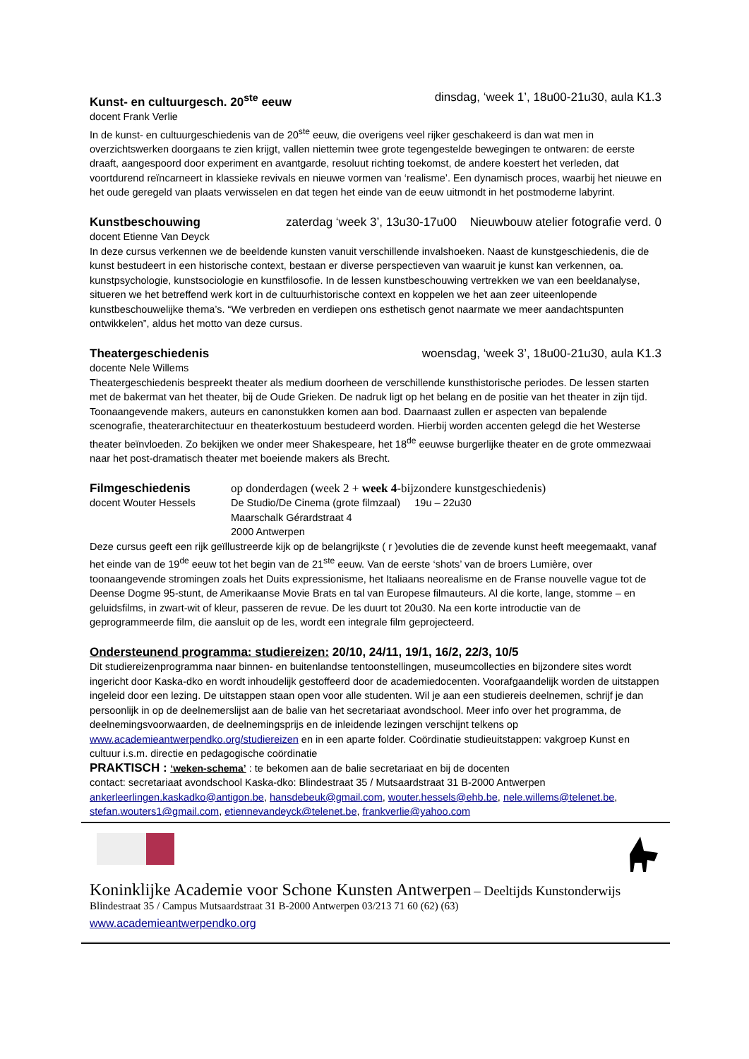Kunst- en cultuurgesch. 20<sup>ste</sup> eeuw dinsdag, ‘week 1’, 18u00-21u30, aula K1.3
docent Frank Verlie
In de kunst- en cultuurgeschiedenis van de 20<sup>ste</sup> eeuw, die overigens veel rijker geschakeerd is dan wat men in overzichtswerken doorgaans te zien krijgt, vallen niettemin twee grote tegengestelde bewegingen te ontwaren: de eerste draaft, aangespoord door experiment en avantgarde, resoluut richting toekomst, de andere koestert het verleden, dat voortdurend reïncarneert in klassieke revivals en nieuwe vormen van ‘realisme’. Een dynamisch proces, waarbij het nieuwe en het oude geregeld van plaats verwisselen en dat tegen het einde van de eeuw uitmondt in het postmoderne labyrint.
Kunstbeschouwing zaterdag ‘week 3’, 13u30-17u00 Nieuwbouw atelier fotografie verd. 0
docent Etienne Van Deyck
In deze cursus verkennen we de beeldende kunsten vanuit verschillende invalshoeken. Naast de kunstgeschiedenis, die de kunst bestudeert in een historische context, bestaan er diverse perspectieven van waaruit je kunst kan verkennen, oa. kunstpsychologie, kunstsociologie en kunstfilosofie. In de lessen kunstbeschouwing vertrekken we van een beeldanalyse, situeren we het betreffend werk kort in de cultuurhistorische context en koppelen we het aan zeer uiteenlopende kunstbeschouwelijke thema’s. “We verbreden en verdiepen ons esthetisch genot naarmate we meer aandachtspunten ontwikkelen”, aldus het motto van deze cursus.
Theatergeschiedenis woensdag, ‘week 3’, 18u00-21u30, aula K1.3
docente Nele Willems
Theatergeschiedenis bespreekt theater als medium doorheen de verschillende kunsthistorische periodes. De lessen starten met de bakermat van het theater, bij de Oude Grieken. De nadruk ligt op het belang en de positie van het theater in zijn tijd. Toonaangevende makers, auteurs en canonstukken komen aan bod. Daarnaast zullen er aspecten van bepalende scenografie, theaterarchitectuur en theaterkostuum bestudeerd worden. Hierbij worden accenten gelegd die het Westerse theater beïnvloeden. Zo bekijken we onder meer Shakespeare, het 18<sup>de</sup> eeuwse burgerlijke theater en de grote ommezwaai naar het post-dramatisch theater met boeiende makers als Brecht.
Filmgeschiedenis
docent Wouter Hessels
op donderdagen (week 2 + week 4-bijzondere kunstgeschiedenis)
De Studio/De Cinema (grote filmzaal) 19u – 22u30
Maarschalk Gérardstraat 4
2000 Antwerpen
Deze cursus geeft een rijk geïllustreerde kijk op de belangrijkste ( r )evoluties die de zevende kunst heeft meegemaakt, vanaf het einde van de 19<sup>de</sup> eeuw tot het begin van de 21<sup>ste</sup> eeuw. Van de eerste ‘shots’ van de broers Lumière, over toonaangevende stromingen zoals het Duits expressionisme, het Italiaans neorealisme en de Franse nouvelle vague tot de Deense Dogme 95-stunt, de Amerikaanse Movie Brats en tal van Europese filmauteurs. Al die korte, lange, stomme – en geluidsfilms, in zwart-wit of kleur, passeren de revue. De les duurt tot 20u30. Na een korte introductie van de geprogrammeerde film, die aansluit op de les, wordt een integrale film geprojecteerd.
Ondersteunend programma: studiereizen: 20/10, 24/11, 19/1, 16/2, 22/3, 10/5
Dit studiereizenprogramma naar binnen- en buitenlandse tentoonstellingen, museumcollecties en bijzondere sites wordt ingericht door Kaska-dko en wordt inhoudelijk gestoffeerd door de academiedocenten. Voorafgaandelijk worden de uitstappen ingeleid door een lezing. De uitstappen staan open voor alle studenten. Wil je aan een studiereis deelnemen, schrijf je dan persoonlijk in op de deelnemerslijst aan de balie van het secretariaat avondschool. Meer info over het programma, de deelnemingsvoorwaarden, de deelnemingsprijs en de inleidende lezingen verschijnt telkens op www.academieantwerpendko.org/studiereizen en in een aparte folder. Coördinatie studieuitstappen: vakgroep Kunst en cultuur i.s.m. directie en pedagogische coördinatie
PRAKTISCH : ‘weken-schema’ : te bekomen aan de balie secretariaat en bij de docenten
contact: secretariaat avondschool Kaska-dko: Blindestraat 35 / Mutsaardstraat 31 B-2000 Antwerpen
ankerleerlingen.kaskadko@antigon.be, hansdebeuk@gmail.com, wouter.hessels@ehb.be, nele.willems@telenet.be, stefan.wouters1@gmail.com, etiennevandeyck@telenet.be, frankverlie@yahoo.com
Koninklijke Academie voor Schone Kunsten Antwerpen – Deeltijds Kunstonderwijs
Blindestraat 35 / Campus Mutsaardstraat 31 B-2000 Antwerpen 03/213 71 60 (62) (63)
www.academieantwerpendko.org